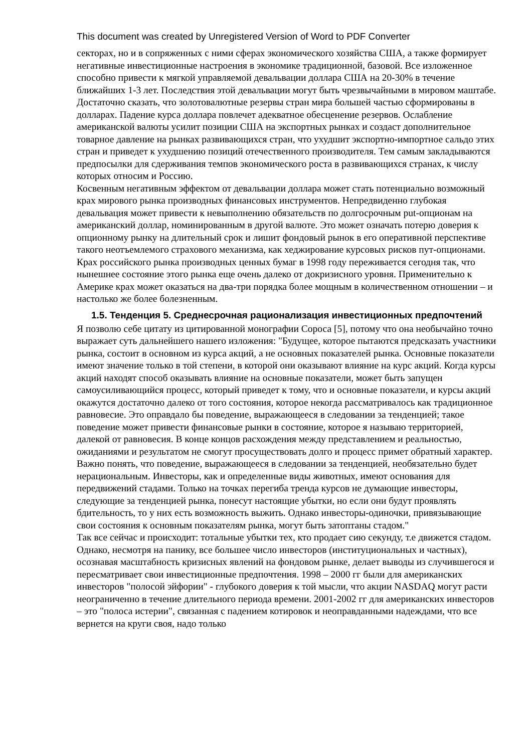This document was created by Unregistered Version of Word to PDF Converter
секторах, но и в сопряженных с ними сферах экономического хозяйства США, а также формирует негативные инвестиционные настроения в экономике традиционной, базовой. Все изложенное способно привести к мягкой управляемой девальвации доллара США на 20-30% в течение ближайших 1-3 лет. Последствия этой девальвации могут быть чрезвычайными в мировом маштабе. Достаточно сказать, что золотовалютные резервы стран мира большей частью сформированы в долларах. Падение курса доллара повлечет адекватное обесценение резервов. Ослабление американской валюты усилит позиции США на экспортных рынках и создаст дополнительное товарное давление на рынках развивающихся стран, что ухудшит экспортно-импортное сальдо этих стран и приведет к ухудшению позиций отечественного производителя. Тем самым закладываются предпосылки для сдерживания темпов экономического роста в развивающихся странах, к числу которых относим и Россию.
Косвенным негативным эффектом от девальвации доллара может стать потенциально возможный крах мирового рынка производных финансовых инструментов. Непредвиденно глубокая девальвация может привести к невыполнению обязательств по долгосрочным put-опционам на американский доллар, номинированным в другой валюте. Это может означать потерю доверия к опционному рынку на длительный срок и лишит фондовый рынок в его оперативной перспективе такого неотъемлемого страхового механизма, как хеджирование курсовых рисков пут-опционами. Крах российского рынка производных ценных бумаг в 1998 году переживается сегодня так, что нынешнее состояние этого рынка еще очень далеко от докризисного уровня. Применительно к Америке крах может оказаться на два-три порядка более мощным в количественном отношении – и настолько же более болезненным.
1.5. Тенденция 5. Среднесрочная рационализация инвестиционных предпочтений
Я позволю себе цитату из цитированной монографии Сороса [5], потому что она необычайно точно выражает суть дальнейшего нашего изложения: "Будущее, которое пытаются предсказать участники рынка, состоит в основном из курса акций, а не основных показателей рынка. Основные показатели имеют значение только в той степени, в которой они оказывают влияние на курс акций. Когда курсы акций находят способ оказывать влияние на основные показатели, может быть запущен самоусиливающийся процесс, который приведет к тому, что и основные показатели, и курсы акций окажутся достаточно далеко от того состояния, которое некогда рассматривалось как традиционное равновесие. Это оправдало бы поведение, выражающееся в следовании за тенденцией; такое поведение может привести финансовые рынки в состояние, которое я называю территорией, далекой от равновесия. В конце концов расхождения между представлением и реальностью, ожиданиями и результатом не смогут просуществовать долго и процесс примет обратный характер. Важно понять, что поведение, выражающееся в следовании за тенденцией, необязательно будет нерациональным. Инвесторы, как и определенные виды животных, имеют основания для передвижений стадами. Только на точках перегиба тренда курсов не думающие инвесторы, следующие за тенденцией рынка, понесут настоящие убытки, но если они будут проявлять бдительность, то у них есть возможность выжить. Однако инвесторы-одиночки, привязывающие свои состояния к основным показателям рынка, могут быть затоптаны стадом."
Так все сейчас и происходит: тотальные убытки тех, кто продает сию секунду, т.е движется стадом. Однако, несмотря на панику, все большее число инвесторов (институциональных и частных), осознавая масштабность кризисных явлений на фондовом рынке, делает выводы из случившегося и пересматривает свои инвестиционные предпочтения. 1998 – 2000 гг были для американских инвесторов "полосой эйфории" - глубокого доверия к той мысли, что акции NASDAQ могут расти неограниченно в течение длительного периода времени. 2001-2002 гг для американских инвесторов – это "полоса истерии", связанная с падением котировок и неоправданными надеждами, что все вернется на круги своя, надо только